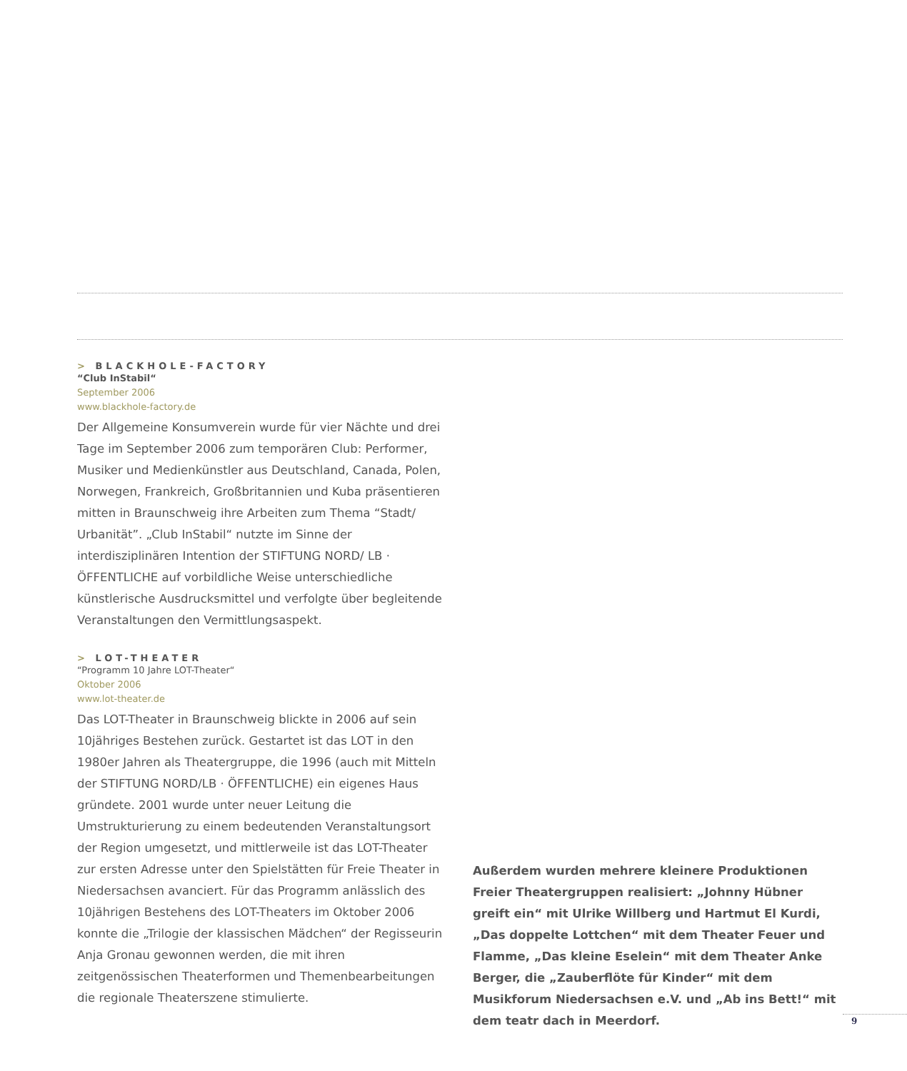> BLACKHOLE-FACTORY
“Club InStabil“
September 2006
www.blackhole-factory.de
Der Allgemeine Konsumverein wurde für vier Nächte und drei Tage im September 2006 zum temporären Club: Performer, Musiker und Medienkünstler aus Deutschland, Canada, Polen, Norwegen, Frankreich, Großbritannien und Kuba präsentieren mitten in Braunschweig ihre Arbeiten zum Thema “Stadt/ Urbanität”. „Club InStabil“ nutzte im Sinne der interdisziplinären Intention der STIFTUNG NORD/ LB · ÖFFENTLICHE auf vorbildliche Weise unterschiedliche künstlerische Ausdrucksmittel und verfolgte über begleitende Veranstaltungen den Vermittlungsaspekt.
> LOT-THEATER
“Programm 10 Jahre LOT-Theater“
Oktober 2006
www.lot-theater.de
Das LOT-Theater in Braunschweig blickte in 2006 auf sein 10jähriges Bestehen zurück. Gestartet ist das LOT in den 1980er Jahren als Theatergruppe, die 1996 (auch mit Mitteln der STIFTUNG NORD/LB · ÖFFENTLICHE) ein eigenes Haus gründete. 2001 wurde unter neuer Leitung die Umstrukturierung zu einem bedeutenden Veranstaltungsort der Region umgesetzt, und mittlerweile ist das LOT-Theater zur ersten Adresse unter den Spielstätten für Freie Theater in Niedersachsen avanciert. Für das Programm anlässlich des 10jährigen Bestehens des LOT-Theaters im Oktober 2006 konnte die „Trilogie der klassischen Mädchen“ der Regisseurin Anja Gronau gewonnen werden, die mit ihren zeitgenössischen Theaterformen und Themenbearbeitungen die regionale Theaterszene stimulierte.
Außerdem wurden mehrere kleinere Produktionen Freier Theatergruppen realisiert: „Johnny Hübner greift ein“ mit Ulrike Willberg und Hartmut El Kurdi, „Das doppelte Lottchen“ mit dem Theater Feuer und Flamme, „Das kleine Eselein“ mit dem Theater Anke Berger, die „Zauberflöte für Kinder“ mit dem Musikforum Niedersachsen e.V. und „Ab ins Bett!“ mit dem teatr dach in Meerdorf.
9